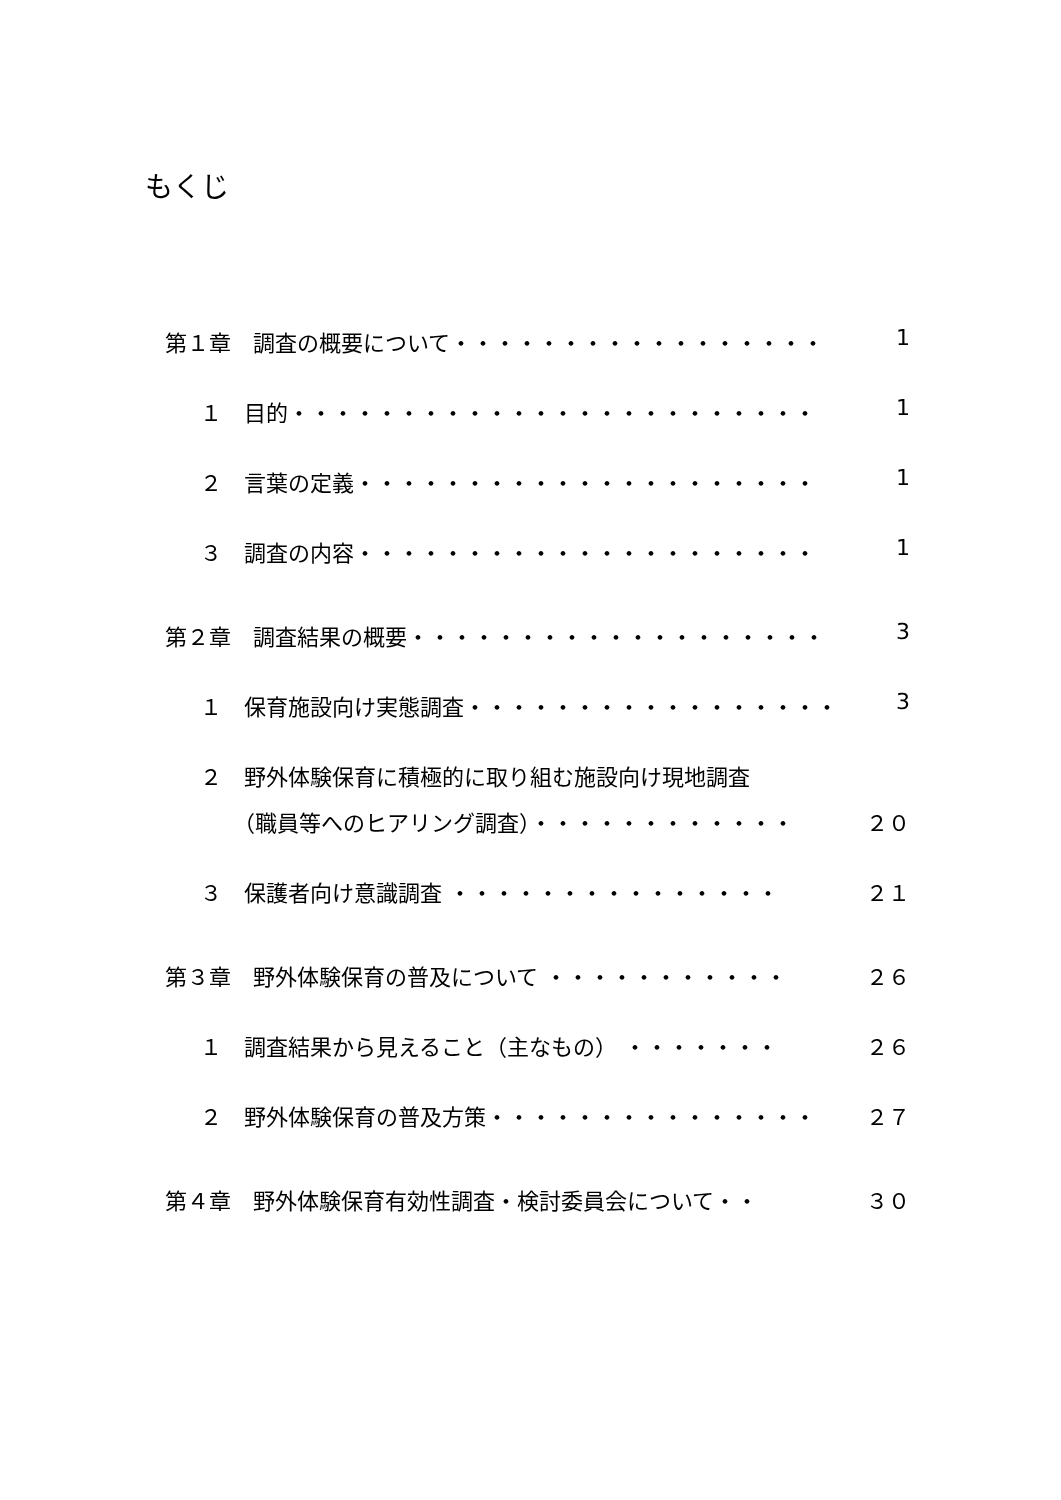もくじ
第１章　調査の概要について・・・・・・・・・・・・・・・・・・ 1
１　目的・・・・・・・・・・・・・・・・・・・・・・・・ 1
２　言葉の定義・・・・・・・・・・・・・・・・・・・・・ 1
３　調査の内容・・・・・・・・・・・・・・・・・・・・・ 1
第２章　調査結果の概要・・・・・・・・・・・・・・・・・・・・ 3
１　保育施設向け実態調査・・・・・・・・・・・・・・・・・ 3
２　野外体験保育に積極的に取り組む施設向け現地調査
　　（職員等へのヒアリング調査）・・・・・・・・・・・・ ２０
３　保護者向け意識調査 ・・・・・・・・・・・・・・・ ２１
第３章　野外体験保育の普及について ・・・・・・・・・・・ ２６
１　調査結果から見えること（主なもの） ・・・・・・・ ２６
２　野外体験保育の普及方策・・・・・・・・・・・・・・・ ２７
第４章　野外体験保育有効性調査・検討委員会について・・ ３０